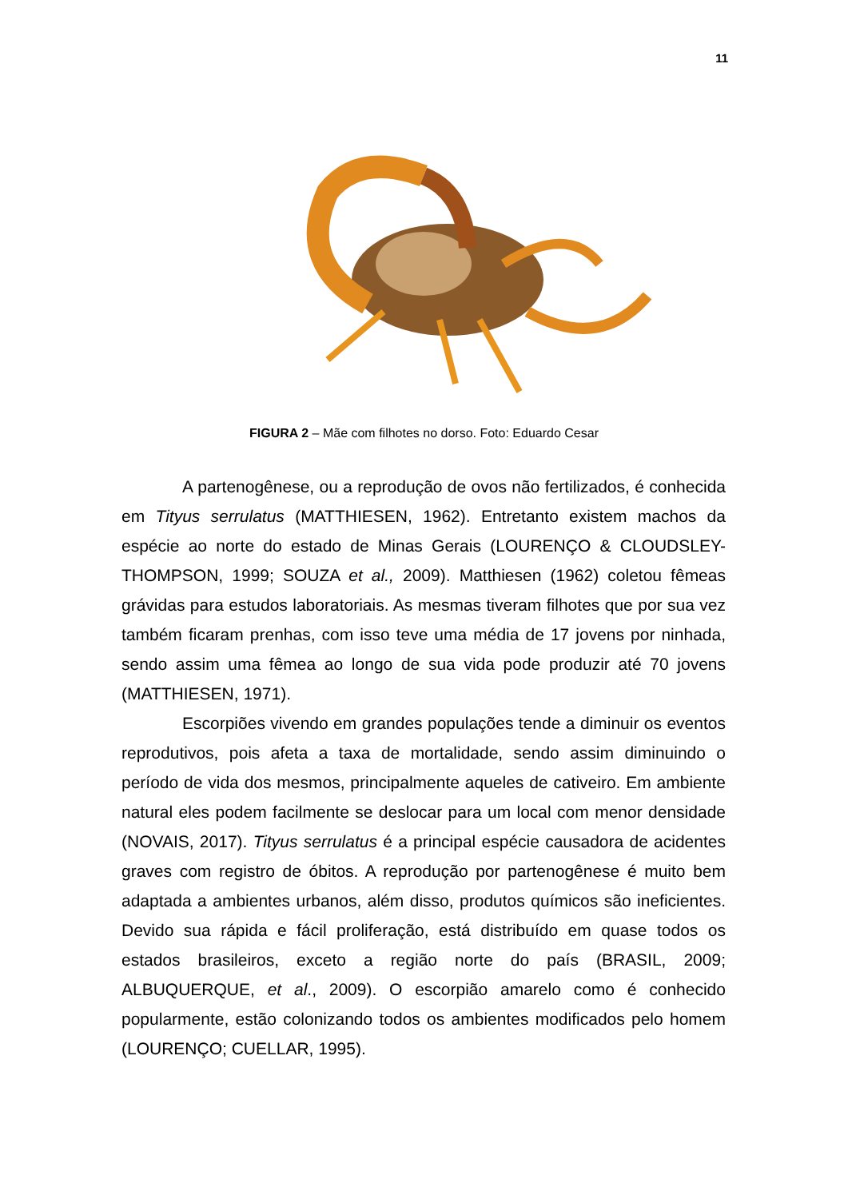11
FIGURA 2 – Mãe com filhotes no dorso. Foto: Eduardo Cesar
A partenogênese, ou a reprodução de ovos não fertilizados, é conhecida em Tityus serrulatus (MATTHIESEN, 1962). Entretanto existem machos da espécie ao norte do estado de Minas Gerais (LOURENÇO & CLOUDSLEY-THOMPSON, 1999; SOUZA et al., 2009). Matthiesen (1962) coletou fêmeas grávidas para estudos laboratoriais. As mesmas tiveram filhotes que por sua vez também ficaram prenhas, com isso teve uma média de 17 jovens por ninhada, sendo assim uma fêmea ao longo de sua vida pode produzir até 70 jovens (MATTHIESEN, 1971).
Escorpiões vivendo em grandes populações tende a diminuir os eventos reprodutivos, pois afeta a taxa de mortalidade, sendo assim diminuindo o período de vida dos mesmos, principalmente aqueles de cativeiro. Em ambiente natural eles podem facilmente se deslocar para um local com menor densidade (NOVAIS, 2017). Tityus serrulatus é a principal espécie causadora de acidentes graves com registro de óbitos. A reprodução por partenogênese é muito bem adaptada a ambientes urbanos, além disso, produtos químicos são ineficientes. Devido sua rápida e fácil proliferação, está distribuído em quase todos os estados brasileiros, exceto a região norte do país (BRASIL, 2009; ALBUQUERQUE, et al., 2009). O escorpião amarelo como é conhecido popularmente, estão colonizando todos os ambientes modificados pelo homem (LOURENÇO; CUELLAR, 1995).